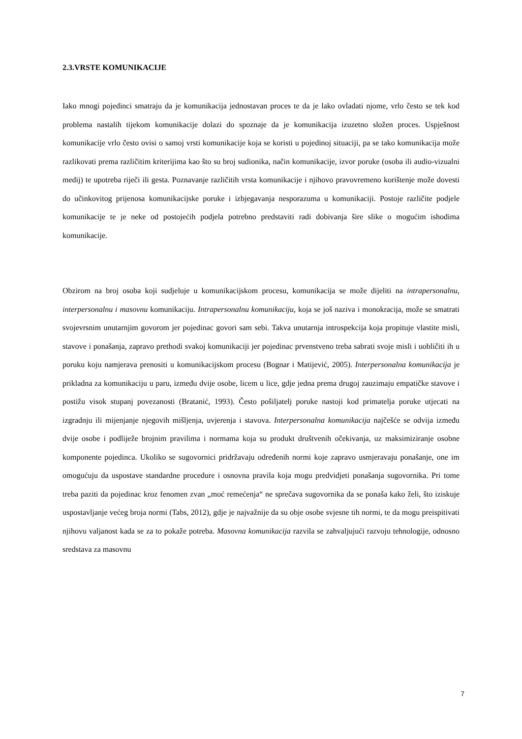2.3.VRSTE KOMUNIKACIJE
Iako mnogi pojedinci smatraju da je komunikacija jednostavan proces te da je lako ovladati njome, vrlo često se tek kod problema nastalih tijekom komunikacije dolazi do spoznaje da je komunikacija izuzetno složen proces. Uspješnost komunikacije vrlo često ovisi o samoj vrsti komunikacije koja se koristi u pojedinoj situaciji, pa se tako komunikacija može razlikovati prema različitim kriterijima kao što su broj sudionika, način komunikacije, izvor poruke (osoba ili audio-vizualni medij) te upotreba riječi ili gesta. Poznavanje različitih vrsta komunikacije i njihovo pravovremeno korištenje može dovesti do učinkovitog prijenosa komunikacijske poruke i izbjegavanja nesporazuma u komunikaciji. Postoje različite podjele komunikacije te je neke od postojećih podjela potrebno predstaviti radi dobivanja šire slike o mogućim ishodima komunikacije.
Obzirom na broj osoba koji sudjeluje u komunikacijskom procesu, komunikacija se može dijeliti na intrapersonalnu, interpersonalnu i masovnu komunikaciju. Intrapersonalnu komunikaciju, koja se još naziva i monokracija, može se smatrati svojevrsnim unutarnjim govorom jer pojedinac govori sam sebi. Takva unutarnja introspekcija koja propituje vlastite misli, stavove i ponašanja, zapravo prethodi svakoj komunikaciji jer pojedinac prvenstveno treba sabrati svoje misli i uobličiti ih u poruku koju namjerava prenositi u komunikacijskom procesu (Bognar i Matijević, 2005). Interpersonalna komunikacija je prikladna za komunikaciju u paru, između dvije osobe, licem u lice, gdje jedna prema drugoj zauzimaju empatičke stavove i postižu visok stupanj povezanosti (Bratanić, 1993). Često pošiljatelj poruke nastoji kod primatelja poruke utjecati na izgradnju ili mijenjanje njegovih mišljenja, uvjerenja i stavova. Interpersonalna komunikacija najčešće se odvija između dvije osobe i podliježe brojnim pravilima i normama koja su produkt društvenih očekivanja, uz maksimiziranje osobne komponente pojedinca. Ukoliko se sugovornici pridržavaju određenih normi koje zapravo usmjeravaju ponašanje, one im omogućuju da uspostave standardne procedure i osnovna pravila koja mogu predvidjeti ponašanja sugovornika. Pri tome treba paziti da pojedinac kroz fenomen zvan „moć remećenja“ ne sprečava sugovornika da se ponaša kako želi, što iziskuje uspostavljanje većeg broja normi (Tabs, 2012), gdje je najvažnije da su obje osobe svjesne tih normi, te da mogu preispitivati njihovu valjanost kada se za to pokaže potreba. Masovna komunikacija razvila se zahvaljujući razvoju tehnologije, odnosno sredstava za masovnu
7